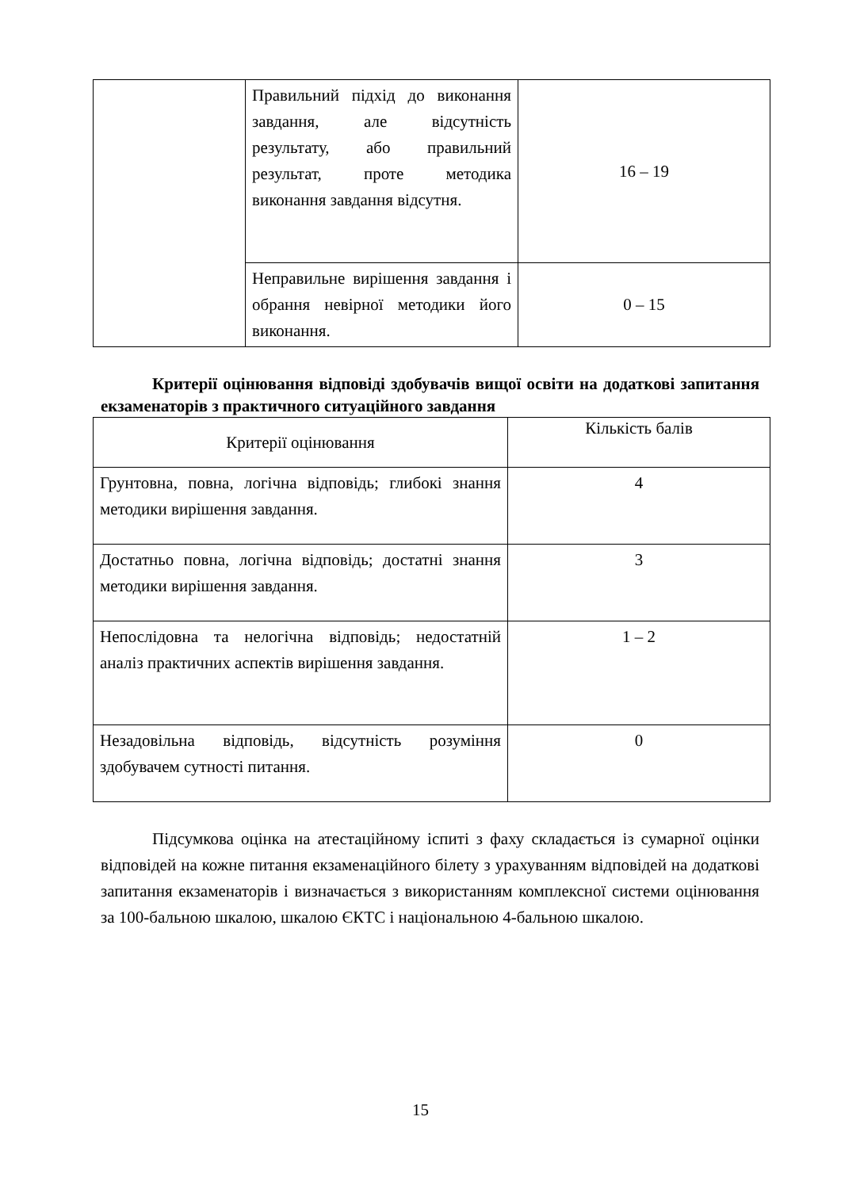| | Правильний підхід до виконання завдання, але відсутність результату, або правильний результат, проте методика виконання завдання відсутня. | 16 – 19 |
| | Неправильне вирішення завдання і обрання невірної методики його виконання. | 0 – 15 |
Критерії оцінювання відповіді здобувачів вищої освіти на додаткові запитання екзаменаторів з практичного ситуаційного завдання
| Критерії оцінювання | Кількість балів |
| --- | --- |
| Грунтовна, повна, логічна відповідь; глибокі знання методики вирішення завдання. | 4 |
| Достатньо повна, логічна відповідь; достатні знання методики вирішення завдання. | 3 |
| Непослідовна та нелогічна відповідь; недостатній аналіз практичних аспектів вирішення завдання. | 1 – 2 |
| Незадовільна відповідь, відсутність розуміння здобувачем сутності питання. | 0 |
Підсумкова оцінка на атестаційному іспиті з фаху складається із сумарної оцінки відповідей на кожне питання екзаменаційного білету з урахуванням відповідей на додаткові запитання екзаменаторів і визначається з використанням комплексної системи оцінювання за 100-бальною шкалою, шкалою ЄКТС і національною 4-бальною шкалою.
15